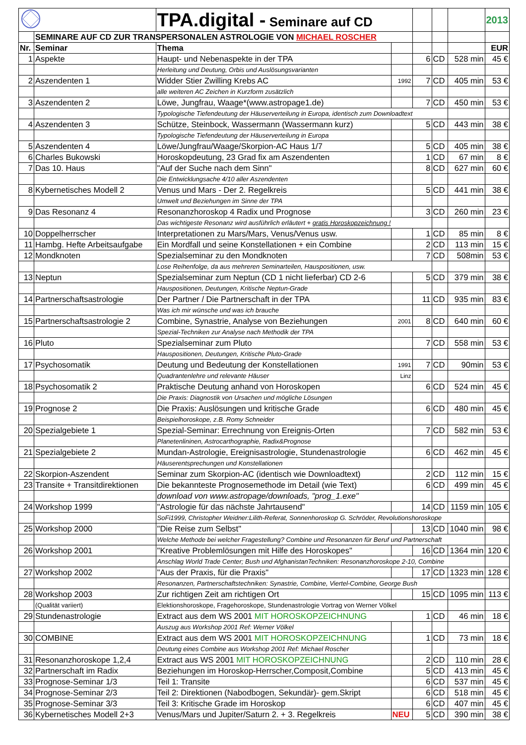| | | TPA.digital - Seminare auf CD | | | | | 2013 |
| | SEMINARE AUF CD ZUR TRANSPERSONALEN ASTROLOGIE VON MICHAEL ROSCHER | | | | | | |
| Nr. | Seminar | Thema | | | | | EUR |
| 1 | Aspekte | Haupt- und Nebenaspekte in der TPA | | 6 | CD | 528 min | 45 € |
| | | Herleitung und Deutung, Orbis und Auslösungsvarianten | | | | | |
| 2 | Aszendenten 1 | Widder Stier Zwilling Krebs AC | 1992 | 7 | CD | 405 min | 53 € |
| | | alle weiteren AC Zeichen in Kurzform zusätzlich | | | | | |
| 3 | Aszendenten 2 | Löwe, Jungfrau, Waage*(www.astropage1.de) | | 7 | CD | 450 min | 53 € |
| | | Typologische Tiefendeutung der Häuserverteilung in Europa, identisch zum Downloadtext | | | | | |
| 4 | Aszendenten 3 | Schütze, Steinbock, Wassermann (Wassermann kurz) | | 5 | CD | 443 min | 38 € |
| | | Typologische Tiefendeutung der Häuserverteilung in Europa | | | | | |
| 5 | Aszendenten 4 | Löwe/Jungfrau/Waage/Skorpion-AC Haus 1/7 | | 5 | CD | 405 min | 38 € |
| 6 | Charles Bukowski | Horoskopdeutung, 23 Grad fix am Aszendenten | | 1 | CD | 67 min | 8 € |
| 7 | Das 10. Haus | "Auf der Suche nach dem Sinn" | | 8 | CD | 627 min | 60 € |
| | | Die Entwicklungsache 4/10 aller Aszendenten | | | | | |
| 8 | Kybernetisches Modell 2 | Venus und Mars - Der 2. Regelkreis | | 5 | CD | 441 min | 38 € |
| | | Umwelt und Beziehungen im Sinne der TPA | | | | | |
| 9 | Das Resonanz 4 | Resonanzhoroskop 4 Radix und Prognose | | 3 | CD | 260 min | 23 € |
| | | Das wichtigeste Resonanz wird ausführlich erläutert + gratis Horoskopzeichnung ! | | | | | |
| 10 | Doppelherrscher | Interpretationen zu Mars/Mars, Venus/Venus usw. | | 1 | CD | 85 min | 8 € |
| 11 | Hambg. Hefte Arbeitsaufgabe | Ein Mordfall und seine Konstellationen + ein Combine | | 2 | CD | 113 min | 15 € |
| 12 | Mondknoten | Spezialseminar zu den Mondknoten | | 7 | CD | 508min | 53 € |
| | | Lose Reihenfolge, da aus mehreren Seminarteilen, Hauspositionen, usw. | | | | | |
| 13 | Neptun | Spezialseminar zum Neptun (CD 1 nicht lieferbar) CD 2-6 | | 5 | CD | 379 min | 38 € |
| | | Hauspositionen, Deutungen, Kritische Neptun-Grade | | | | | |
| 14 | Partnerschaftsastrologie | Der Partner / Die Partnerschaft in der TPA | | 11 | CD | 935 min | 83 € |
| | | Was ich mir wünsche und was ich brauche | | | | | |
| 15 | Partnerschaftsastrologie 2 | Combine, Synastrie, Analyse von Beziehungen | 2001 | 8 | CD | 640 min | 60 € |
| | | Spezial-Techniken zur Analyse nach Methodik der TPA | | | | | |
| 16 | Pluto | Spezialseminar zum Pluto | | 7 | CD | 558 min | 53 € |
| | | Hauspositionen, Deutungen, Kritische Pluto-Grade | | | | | |
| 17 | Psychosomatik | Deutung und Bedeutung der Konstellationen | 1991 | 7 | CD | 90min | 53 € |
| | | Quadrantenlehre und relevante Häuser | Linz | | | | |
| 18 | Psychosomatik 2 | Praktische Deutung anhand von Horoskopen | | 6 | CD | 524 min | 45 € |
| | | Die Praxis: Diagnostik von Ursachen und mögliche Lösungen | | | | | |
| 19 | Prognose 2 | Die Praxis: Auslösungen und kritische Grade | | 6 | CD | 480 min | 45 € |
| | | Beispielhoroskope, z.B. Romy Schneider | | | | | |
| 20 | Spezialgebiete 1 | Spezial-Seminar: Errechnung von Ereignis-Orten | | 7 | CD | 582 min | 53 € |
| | | Planetenlininen, Astrocarthographie, Radix&Prognose | | | | | |
| 21 | Spezialgebiete 2 | Mundan-Astrologie, Ereignisastrologie, Stundenastrologie | | 6 | CD | 462 min | 45 € |
| | | Häuserentsprechungen und Konstellationen | | | | | |
| 22 | Skorpion-Aszendent | Seminar zum Skorpion-AC (identisch wie Downloadtext) | | 2 | CD | 112 min | 15 € |
| 23 | Transite + Transitdirektionen | Die bekannteste Prognosemethode im Detail (wie Text) | | 6 | CD | 499 min | 45 € |
| | | download von www.astropage/downloads, "prog_1.exe" | | | | | |
| 24 | Workshop 1999 | "Astrologie für das nächste Jahrtausend" | | 14 | CD | 1159 min | 105 € |
| | | SoFi1999, Christopher Weidner:Lilith-Referat, Sonnenhoroskop G. Schröder, Revolutionshoroskope | | | | | |
| 25 | Workshop 2000 | "Die Reise zum Selbst" | | 13 | CD | 1040 min | 98 € |
| | | Welche Methode bei welcher Fragestellung? Combine und Resonanzen für Beruf und Partnerschaft | | | | | |
| 26 | Workshop 2001 | "Kreative Problemlösungen mit Hilfe des Horoskopes" | | 16 | CD | 1364 min | 120 € |
| | | Anschlag World Trade Center; Bush und AfghanistanTechniken: Resonanzhoroskope 2-10, Combine | | | | | |
| 27 | Workshop 2002 | "Aus der Praxis, für die Praxis" | | 17 | CD | 1323 min | 128 € |
| | | Resonanzen, Partnerschaftstechniken: Synastrie, Combine, Viertel-Combine, George Bush | | | | | |
| 28 | Workshop 2003 | Zur richtigen Zeit am richtigen Ort | | 15 | CD | 1095 min | 113 € |
| | (Qualität variiert) | Elektionshoroskope, Fragehoroskope, Stundenastrologie Vortrag von Werner Völkel | | | | | |
| 29 | Stundenastrologie | Extract aus dem WS 2001 MIT HOROSKOPZEICHNUNG | | 1 | CD | 46 min | 18 € |
| | | Auszug aus Workshop 2001 Ref: Werner Völkel | | | | | |
| 30 | COMBINE | Extract aus dem WS 2001 MIT HOROSKOPZEICHNUNG | | 1 | CD | 73 min | 18 € |
| | | Deutung eines Combine aus Workshop 2001 Ref: Michael Roscher | | | | | |
| 31 | Resonanzhoroskope 1,2,4 | Extract aus WS 2001 MIT HOROSKOPZEICHNUNG | | 2 | CD | 110 min | 28 € |
| 32 | Partnerschaft im Radix | Beziehungen im Horoskop-Herrscher,Composit,Combine | | 5 | CD | 413 min | 45 € |
| 33 | Prognose-Seminar 1/3 | Teil 1: Transite | | 6 | CD | 537 min | 45 € |
| 34 | Prognose-Seminar 2/3 | Teil 2: Direktionen (Nabodbogen, Sekundär)- gem.Skript | | 6 | CD | 518 min | 45 € |
| 35 | Prognose-Seminar 3/3 | Teil 3: Kritische Grade im Horoskop | | 6 | CD | 407 min | 45 € |
| 36 | Kybernetisches Modell 2+3 | Venus/Mars und Jupiter/Saturn 2. + 3. Regelkreis | NEU | 5 | CD | 390 min | 38 € |